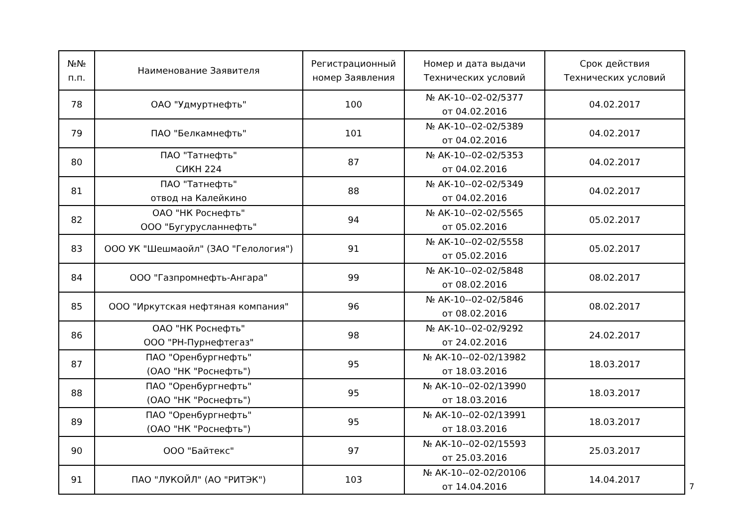| №№ п.п. | Наименование Заявителя | Регистрационный номер Заявления | Номер и дата выдачи Технических условий | Срок действия Технических условий |
| --- | --- | --- | --- | --- |
| 78 | ОАО "Удмуртнефть" | 100 | № АК-10--02-02/5377 от 04.02.2016 | 04.02.2017 |
| 79 | ПАО "Белкамнефть" | 101 | № АК-10--02-02/5389 от 04.02.2016 | 04.02.2017 |
| 80 | ПАО "Татнефть" СИКН 224 | 87 | № АК-10--02-02/5353 от 04.02.2016 | 04.02.2017 |
| 81 | ПАО "Татнефть" отвод на Калейкино | 88 | № АК-10--02-02/5349 от 04.02.2016 | 04.02.2017 |
| 82 | ОАО "НК Роснефть" ООО "Бугурусланнефть" | 94 | № АК-10--02-02/5565 от 05.02.2016 | 05.02.2017 |
| 83 | ООО УК "Шешмаойл" (ЗАО "Гелология") | 91 | № АК-10--02-02/5558 от 05.02.2016 | 05.02.2017 |
| 84 | ООО "Газпромнефть-Ангара" | 99 | № АК-10--02-02/5848 от 08.02.2016 | 08.02.2017 |
| 85 | ООО "Иркутская нефтяная компания" | 96 | № АК-10--02-02/5846 от 08.02.2016 | 08.02.2017 |
| 86 | ОАО "НК Роснефть" ООО "РН-Пурнефтегаз" | 98 | № АК-10--02-02/9292 от 24.02.2016 | 24.02.2017 |
| 87 | ПАО "Оренбургнефть" (ОАО "НК "Роснефть") | 95 | № АК-10--02-02/13982 от 18.03.2016 | 18.03.2017 |
| 88 | ПАО "Оренбургнефть" (ОАО "НК "Роснефть") | 95 | № АК-10--02-02/13990 от 18.03.2016 | 18.03.2017 |
| 89 | ПАО "Оренбургнефть" (ОАО "НК "Роснефть") | 95 | № АК-10--02-02/13991 от 18.03.2016 | 18.03.2017 |
| 90 | ООО "Байтекс" | 97 | № АК-10--02-02/15593 от 25.03.2016 | 25.03.2017 |
| 91 | ПАО "ЛУКОЙЛ" (АО "РИТЭК") | 103 | № АК-10--02-02/20106 от 14.04.2016 | 14.04.2017 |
7